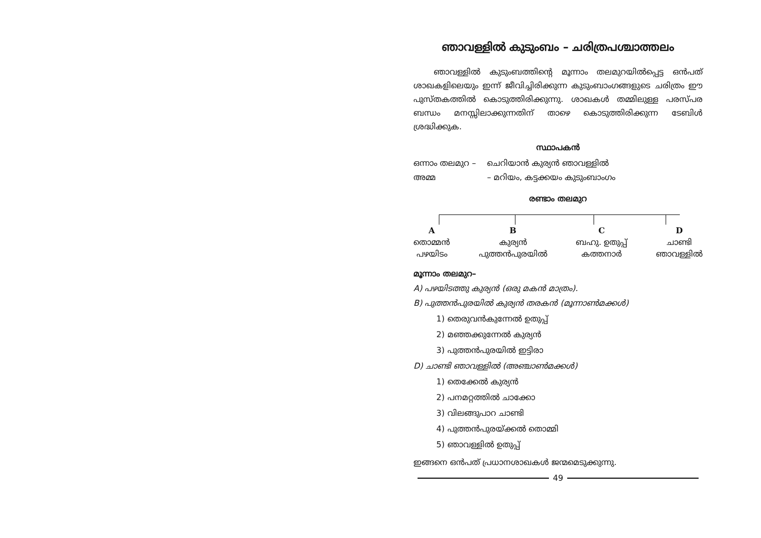ഞാവള്ളിൽ കുടുംബം – ചരിത്രപശ്ചാത്തലം
ഞാവള്ളിൽ കുടുംബത്തിന്റെ മൂന്നാം തലമുറയിൽപ്പെട്ട ഒൻപത് ശാഖകളിലെയും ഇന്ന് ജീവിച്ചിരിക്കുന്ന കുടുംബാംഗങ്ങളുടെ ചരിത്രം ഈ പുസ്തകത്തിൽ കൊടുത്തിരിക്കുന്നു. ശാഖകൾ തമ്മിലുള്ള പരസ്പര ബന്ധം മനസ്സിലാക്കുന്നതിന് താഴെ കൊടുത്തിരിക്കുന്ന ടേബിൾ ശ്രദ്ധിക്കുക.
സ്ഥാപകൻ
ഒന്നാം തലമുറ – ചെറിയാൻ കുര്യൻ ഞാവള്ളിൽ
അമ്മ – മറിയം, കട്ടക്കയം കുടുംബാംഗം
രണ്ടാം തലമുറ
A
തൊമ്മൻ
പഴയിടം
B
കുര്യൻ
പുത്തൻപുരയിൽ
C
ബഹു. ഉതുപ്പ്
കത്തനാർ
D
ചാണ്ടി
ഞാവള്ളിൽ
മൂന്നാം തലമുറ–
A) പഴയിടത്തു കുര്യൻ (ഒരു മകൻ മാത്രം).
B) പുത്തൻപുരയിൽ കുര്യൻ തരകൻ (മൂന്നാൺമക്കൾ)
1) തെരുവൻകുന്നേൽ ഉതുപ്പ്
2) മഞ്ഞക്കുന്നേൽ കുര്യൻ
3) പുത്തൻപുരയിൽ ഇട്ടിരാ
D) ചാണ്ടി ഞാവള്ളിൽ (അഞ്ചാൺമക്കൾ)
1) തെക്കേൽ കുര്യൻ
2) പനമറ്റത്തിൽ ചാക്കോ
3) വിലങ്ങുപാറ ചാണ്ടി
4) പുത്തൻപുരയ്ക്കൽ തൊമ്മി
5) ഞാവള്ളിൽ ഉതുപ്പ്
ഇങ്ങനെ ഒൻപത് പ്രധാനശാഖകൾ ജന്മമെടുക്കുന്നു.
49